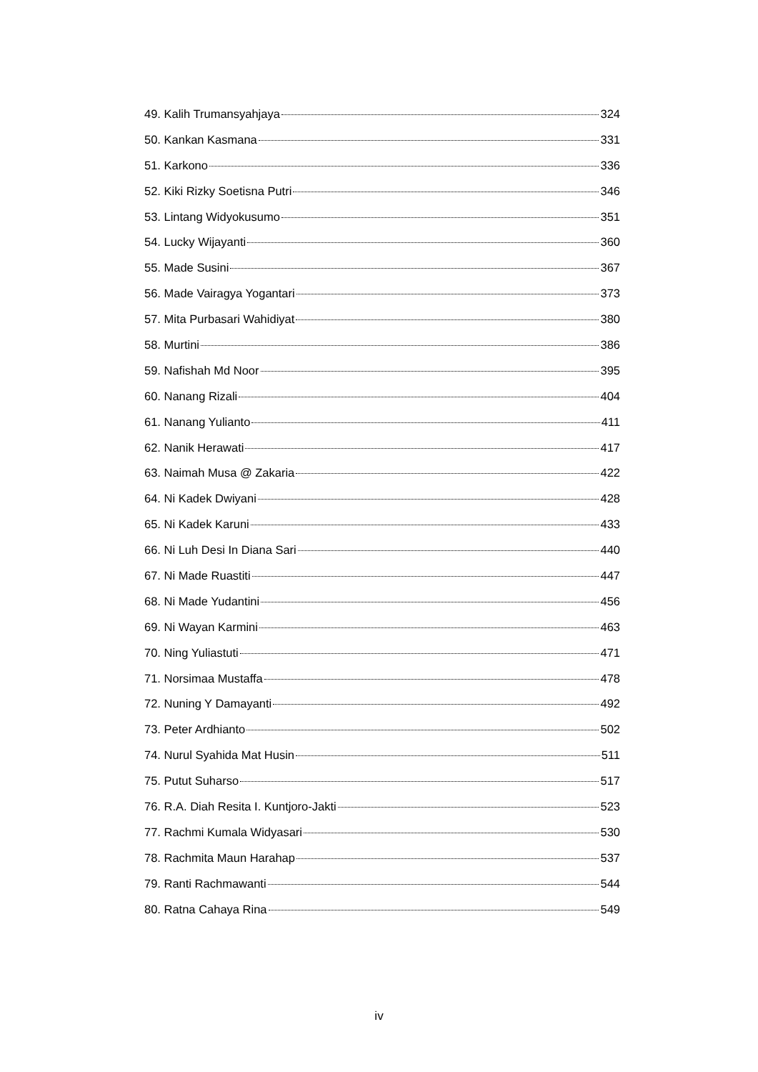49. Kalih Trumansyahjaya 324
50. Kankan Kasmana 331
51. Karkono 336
52. Kiki Rizky Soetisna Putri 346
53. Lintang Widyokusumo 351
54. Lucky Wijayanti 360
55. Made Susini 367
56. Made Vairagya Yogantari 373
57. Mita Purbasari Wahidiyat 380
58. Murtini 386
59. Nafishah Md Noor 395
60. Nanang Rizali 404
61. Nanang Yulianto 411
62. Nanik Herawati 417
63. Naimah Musa @ Zakaria 422
64. Ni Kadek Dwiyani 428
65. Ni Kadek Karuni 433
66. Ni Luh Desi In Diana Sari 440
67. Ni Made Ruastiti 447
68. Ni Made Yudantini 456
69. Ni Wayan Karmini 463
70. Ning Yuliastuti 471
71. Norsimaa Mustaffa 478
72. Nuning Y Damayanti 492
73. Peter Ardhianto 502
74. Nurul Syahida Mat Husin 511
75. Putut Suharso 517
76. R.A. Diah Resita I. Kuntjoro-Jakti 523
77. Rachmi Kumala Widyasari 530
78. Rachmita Maun Harahap 537
79. Ranti Rachmawanti 544
80. Ratna Cahaya Rina 549
iv